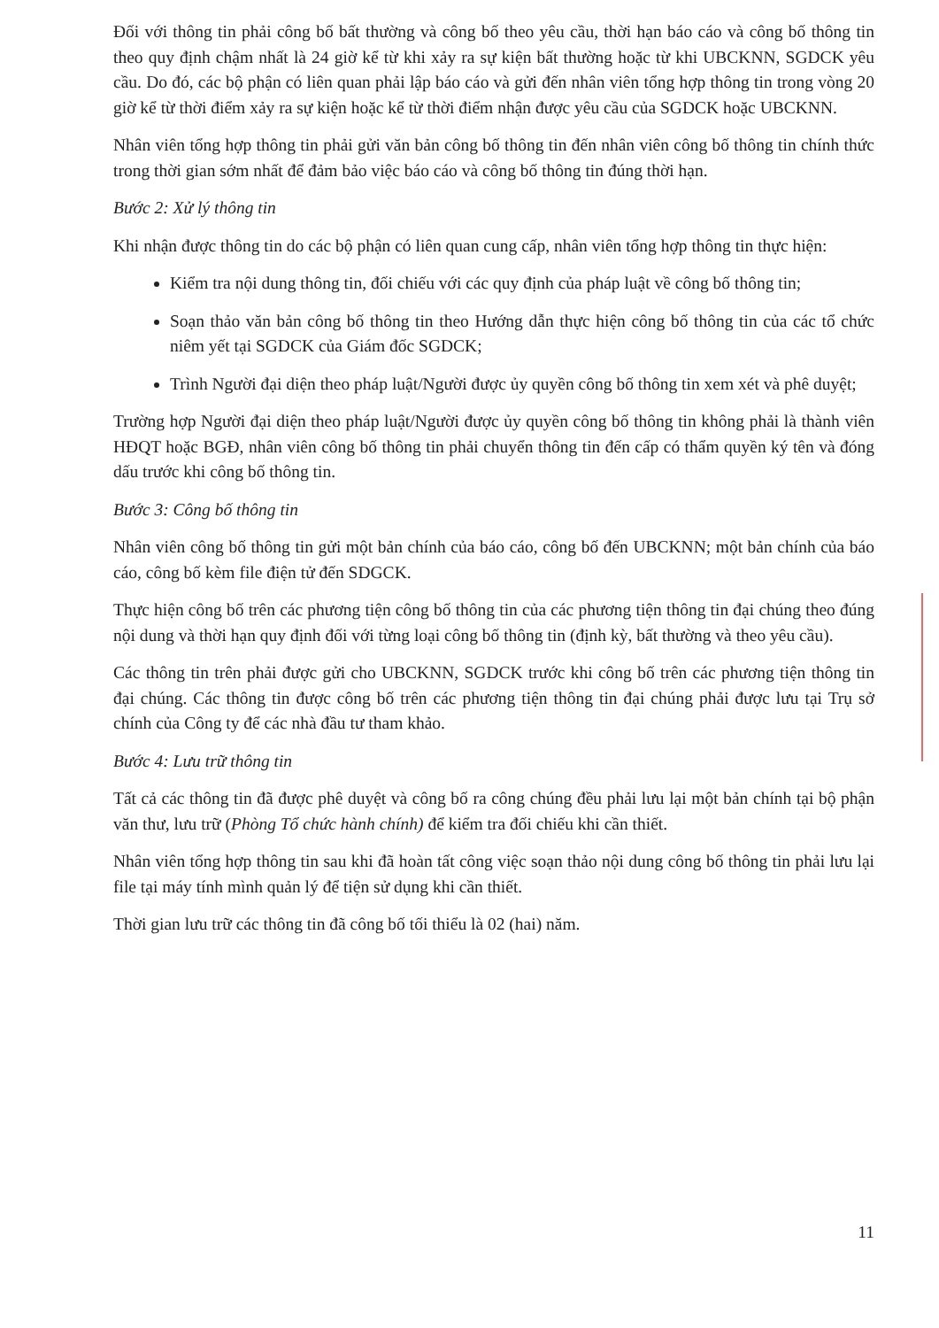Đối với thông tin phải công bố bất thường và công bố theo yêu cầu, thời hạn báo cáo và công bố thông tin theo quy định chậm nhất là 24 giờ kể từ khi xảy ra sự kiện bất thường hoặc từ khi UBCKNN, SGDCK yêu cầu. Do đó, các bộ phận có liên quan phải lập báo cáo và gửi đến nhân viên tổng hợp thông tin trong vòng 20 giờ kể từ thời điểm xảy ra sự kiện hoặc kể từ thời điểm nhận được yêu cầu của SGDCK hoặc UBCKNN.
Nhân viên tổng hợp thông tin phải gửi văn bản công bố thông tin đến nhân viên công bố thông tin chính thức trong thời gian sớm nhất để đảm bảo việc báo cáo và công bố thông tin đúng thời hạn.
Bước 2: Xử lý thông tin
Khi nhận được thông tin do các bộ phận có liên quan cung cấp, nhân viên tổng hợp thông tin thực hiện:
Kiểm tra nội dung thông tin, đối chiếu với các quy định của pháp luật về công bố thông tin;
Soạn thảo văn bản công bố thông tin theo Hướng dẫn thực hiện công bố thông tin của các tổ chức niêm yết tại SGDCK của Giám đốc SGDCK;
Trình Người đại diện theo pháp luật/Người được ủy quyền công bố thông tin xem xét và phê duyệt;
Trường hợp Người đại diện theo pháp luật/Người được ủy quyền công bố thông tin không phải là thành viên HĐQT hoặc BGĐ, nhân viên công bố thông tin phải chuyển thông tin đến cấp có thẩm quyền ký tên và đóng dấu trước khi công bố thông tin.
Bước 3: Công bố thông tin
Nhân viên công bố thông tin gửi một bản chính của báo cáo, công bố đến UBCKNN; một bản chính của báo cáo, công bố kèm file điện tử đến SDGCK.
Thực hiện công bố trên các phương tiện công bố thông tin của các phương tiện thông tin đại chúng theo đúng nội dung và thời hạn quy định đối với từng loại công bố thông tin (định kỳ, bất thường và theo yêu cầu).
Các thông tin trên phải được gửi cho UBCKNN, SGDCK trước khi công bố trên các phương tiện thông tin đại chúng. Các thông tin được công bố trên các phương tiện thông tin đại chúng phải được lưu tại Trụ sở chính của Công ty để các nhà đầu tư tham khảo.
Bước 4: Lưu trữ thông tin
Tất cả các thông tin đã được phê duyệt và công bố ra công chúng đều phải lưu lại một bản chính tại bộ phận văn thư, lưu trữ (Phòng Tổ chức hành chính) để kiểm tra đối chiếu khi cần thiết.
Nhân viên tổng hợp thông tin sau khi đã hoàn tất công việc soạn thảo nội dung công bố thông tin phải lưu lại file tại máy tính mình quản lý để tiện sử dụng khi cần thiết.
Thời gian lưu trữ các thông tin đã công bố tối thiểu là 02 (hai) năm.
11